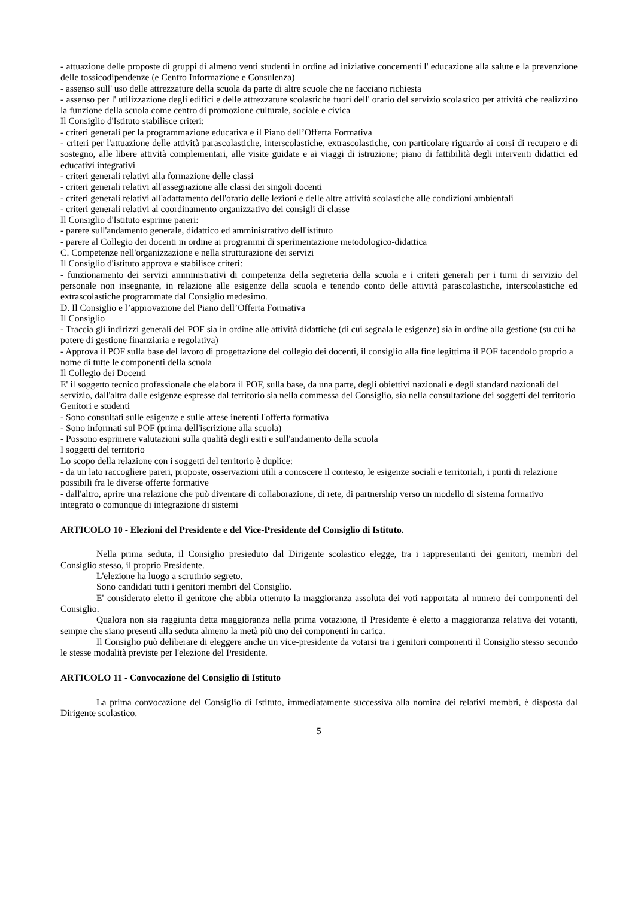- attuazione delle proposte di gruppi di almeno venti studenti in ordine ad iniziative concernenti l' educazione alla salute e la prevenzione delle tossicodipendenze (e Centro Informazione e Consulenza)
- assenso sull' uso delle attrezzature della scuola da parte di altre scuole che ne facciano richiesta
- assenso per l' utilizzazione degli edifici e delle attrezzature scolastiche fuori dell' orario del servizio scolastico per attività che realizzino la funzione della scuola come centro di promozione culturale, sociale e civica
Il Consiglio d'Istituto stabilisce criteri:
- criteri generali per la programmazione educativa e il Piano dell’Offerta Formativa
- criteri per l'attuazione delle attività parascolastiche, interscolastiche, extrascolastiche, con particolare riguardo ai corsi di recupero e di sostegno, alle libere attività complementari, alle visite guidate e ai viaggi di istruzione; piano di fattibilità degli interventi didattici ed educativi integrativi
- criteri generali relativi alla formazione delle classi
- criteri generali relativi all'assegnazione alle classi dei singoli docenti
- criteri generali relativi all'adattamento dell'orario delle lezioni e delle altre attività scolastiche alle condizioni ambientali
- criteri generali relativi al coordinamento organizzativo dei consigli di classe
Il Consiglio d'Istituto esprime pareri:
- parere sull'andamento generale, didattico ed amministrativo dell'istituto
- parere al Collegio dei docenti in ordine ai programmi di sperimentazione metodologico-didattica
C. Competenze nell'organizzazione e nella strutturazione dei servizi
Il Consiglio d'istituto approva e stabilisce criteri:
- funzionamento dei servizi amministrativi di competenza della segreteria della scuola e i criteri generali per i turni di servizio del personale non insegnante, in relazione alle esigenze della scuola e tenendo conto delle attività parascolastiche, interscolastiche ed extrascolastiche programmate dal Consiglio medesimo.
D. Il Consiglio e l’approvazione del Piano dell’Offerta Formativa
Il Consiglio
- Traccia gli indirizzi generali del POF sia in ordine alle attività didattiche (di cui segnala le esigenze) sia in ordine alla gestione (su cui ha potere di gestione finanziaria e regolativa)
- Approva il POF sulla base del lavoro di progettazione del collegio dei docenti, il consiglio alla fine legittima il POF facendolo proprio a nome di tutte le componenti della scuola
Il Collegio dei Docenti
E' il soggetto tecnico professionale che elabora il POF, sulla base, da una parte, degli obiettivi nazionali e degli standard nazionali del servizio, dall'altra dalle esigenze espresse dal territorio sia nella commessa del Consiglio, sia nella consultazione dei soggetti del territorio
Genitori e studenti
- Sono consultati sulle esigenze e sulle attese inerenti l'offerta formativa
- Sono informati sul POF (prima dell'iscrizione alla scuola)
- Possono esprimere valutazioni sulla qualità degli esiti e sull'andamento della scuola
I soggetti del territorio
Lo scopo della relazione con i soggetti del territorio è duplice:
- da un lato raccogliere pareri, proposte, osservazioni utili a conoscere il contesto, le esigenze sociali e territoriali, i punti di relazione possibili fra le diverse offerte formative
- dall'altro, aprire una relazione che può diventare di collaborazione, di rete, di partnership verso un modello di sistema formativo integrato o comunque di integrazione di sistemi
ARTICOLO 10 - Elezioni del Presidente e del Vice-Presidente del Consiglio di Istituto.
Nella prima seduta, il Consiglio presieduto dal Dirigente scolastico elegge, tra i rappresentanti dei genitori, membri del Consiglio stesso, il proprio Presidente.
L'elezione ha luogo a scrutinio segreto.
Sono candidati tutti i genitori membri del Consiglio.
E' considerato eletto il genitore che abbia ottenuto la maggioranza assoluta dei voti rapportata al numero dei componenti del Consiglio.
Qualora non sia raggiunta detta maggioranza nella prima votazione, il Presidente è eletto a maggioranza relativa dei votanti, sempre che siano presenti alla seduta almeno la metà più uno dei componenti in carica.
Il Consiglio può deliberare di eleggere anche un vice-presidente da votarsi tra i genitori componenti il Consiglio stesso secondo le stesse modalità previste per l'elezione del Presidente.
ARTICOLO 11 - Convocazione del Consiglio di Istituto
La prima convocazione del Consiglio di Istituto, immediatamente successiva alla nomina dei relativi membri, è disposta dal Dirigente scolastico.
5